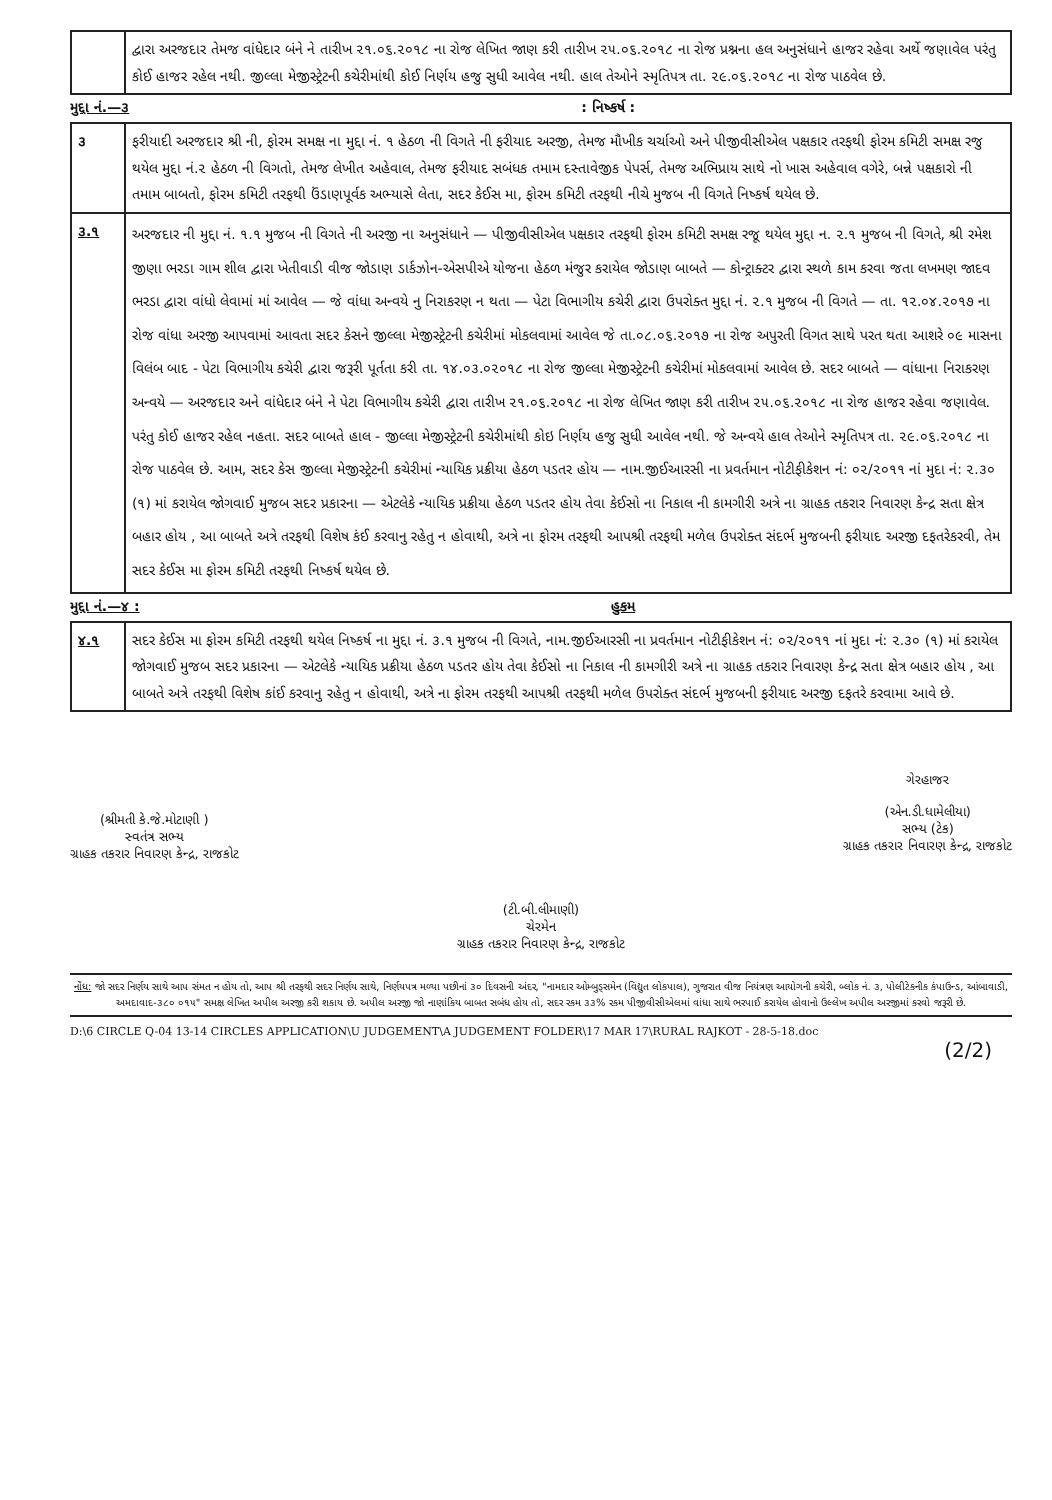| | દ્વારા અરજદાર તેમજ વાંધેદાર બંને ને તારીખ ૨૧.૦૬.૨૦૧૮ ના રોજ લેખિત જાણ કરી તારીખ ૨૫.૦૬.૨૦૧૮ ના રોજ પ્રશ્નના હલ અનુસંધાને હાજર રહેવા અર્થે જણાવેલ પરંતુ કોઈ હાજર રહેલ નથી. જીલ્લા મેજીસ્ટ્રેટની કચેરીમાંથી કોઈ નિર્ણય હજુ સુધી આવેલ નથી. હાલ તેઓને સ્મૃતિપત્ર તા. ૨૯.૦૬.૨૦૧૮ ના રોજ પાઠવેલ છે. |
મુદ્દા નં.—૩: નિષ્કર્ષ :
| ૩ | ફરીયાદી અરજદાર શ્રી ની, ફોરમ સમક્ષ ના મુદ્દા નં. ૧ હેઠળ ની વિગતે ની ફરીયાદ અરજી, તેમજ મૌખીક ચર્ચાઓ અને પીજીવીસીએલ પક્ષકાર તરફથી ફોરમ કમિટી સમક્ષ રજુ થયેલ મુદ્દા નં.૨ હેઠળ ની વિગતો, તેમજ લેખીત અહેવાલ, તેમજ ફરીયાદ સબંધક તમામ દસ્તાવેજીક પેપર્સ, તેમજ અભિપ્રાય સાથે નો ખાસ અહેવાલ વગેરે, બન્ને પક્ષકારો ની તમામ બાબતો, ફોરમ કમિટી તરફથી ઉંડાણપૂર્વક અભ્યાસે લેતા, સદર કેઈસ મા, ફોરમ કમિટી તરફથી નીચે મુજબ ની વિગતે નિષ્કર્ષ થયેલ છે. |
| ૩.૧ | અરજદાર ની મુદ્દા નં. ૧.૧ મુજબ ની વિગતે ની અરજી ના અનુસંધાને — પીજીવીસીએલ પક્ષકાર તરફથી ફોરમ કમિટી સમક્ષ રજૂ થયેલ મુદ્દા ન. ૨.૧ મુજબ ની વિગતે, શ્રી રમેશ જીણા ભરડા ગામ શીલ દ્વારા ખેતીવાડી વીજ જોડાણ ડાર્કઝોન-એસપીએ યોજના હેઠળ મંજુર કરાયેલ જોડાણ બાબતે — કોન્ટ્રાક્ટર દ્વારા સ્થળે કામ કરવા જતા લખમણ જાદવ ભરડા દ્વારા વાંધો લેવામાં માં આવેલ — જે વાંધા અન્વયે નુ નિરાકરણ ન થતા — પેટા વિભાગીય કચેરી દ્વારા ઉપરોક્ત મુદ્દા નં. ૨.૧ મુજબ ની વિગતે — તા. ૧૨.૦૪.૨૦૧૭ ના રોજ વાંધા અરજી આપવામાં આવતા સદર કેસને જીલ્લા મેજીસ્ટ્રેટની કચેરીમાં મોકલવામાં આવેલ જે તા.૦૮.૦૬.૨૦૧૭ ના રોજ અપુરતી વિગત સાથે પરત થતા આશરે ૦૯ માસના વિલંબ બાદ - પેટા વિભાગીય કચેરી દ્વારા જરૂરી પૂર્તતા કરી તા. ૧૪.૦૩.૦૨૦૧૮ ના રોજ જીલ્લા મેજીસ્ટ્રેટની કચેરીમાં મોકલવામાં આવેલ છે. સદર બાબતે — વાંધાના નિરાકરણ અન્વયે — અરજદાર અને વાંધેદાર બંને ને પેટા વિભાગીય કચેરી દ્વારા તારીખ ૨૧.૦૬.૨૦૧૮ ના રોજ લેખિત જાણ કરી તારીખ ૨૫.૦૬.૨૦૧૮ ના રોજ હાજર રહેવા જણાવેલ. પરંતુ કોઈ હાજર રહેલ નહતા. સદર બાબતે હાલ - જીલ્લા મેજીસ્ટ્રેટની કચેરીમાંથી કોઇ નિર્ણય હજુ સુધી આવેલ નથી. જે અન્વયે હાલ તેઓને સ્મૃતિપત્ર તા. ૨૯.૦૬.૨૦૧૮ ના રોજ પાઠવેલ છે. આમ, સદર કેસ જીલ્લા મેજીસ્ટ્રેટની કચેરીમાં ન્યાયિક પ્રક્રીયા હેઠળ પડતર હોય — નામ.જીઈઆરસી ના પ્રવર્તમાન નોટીફીકેશન નં: ૦૨/૨૦૧૧ નાં મુદા નં: ૨.૩૦ (૧) માં કરાયેલ જોગવાઈ મુજબ સદર પ્રકારના — એટલેકે ન્યાયિક પ્રક્રીયા હેઠળ પડતર હોય તેવા કેઈસો ના નિકાલ ની કામગીરી અત્રે ના ગ્રાહક તકરાર નિવારણ કેન્દ્ર સતા ક્ષેત્ર બહાર હોય , આ બાબતે અત્રે તરફથી વિશેષ કંઈ કરવાનુ રહેતુ ન હોવાથી, અત્રે ના ફોરમ તરફથી આપશ્રી તરફથી મળેલ ઉપરોક્ત સંદર્ભ મુજબની ફરીયાદ અરજી દફતરેકરવી, તેમ સદર કેઈસ મા ફોરમ કમિટી તરફથી નિષ્કર્ષ થયેલ છે. |
મુદ્દા નં.—૪ : હુકમ
| ૪.૧ | સદર કેઈસ મા ફોરમ કમિટી તરફથી થયેલ નિષ્કર્ષ ના મુદ્દા નં. ૩.૧ મુજબ ની વિગતે, નામ.જીઈઆરસી ના પ્રવર્તમાન નોટીફીકેશન નં: ૦૨/૨૦૧૧ નાં મુદા નં: ૨.૩૦ (૧) માં કરાયેલ જોગવાઈ મુજબ સદર પ્રકારના — એટલેકે ન્યાયિક પ્રક્રીયા હેઠળ પડતર હોય તેવા કેઈસો ના નિકાલ ની કામગીરી અત્રે ના ગ્રાહક તકરાર નિવારણ કેન્દ્ર સતા ક્ષેત્ર બહાર હોય , આ બાબતે અત્રે તરફથી વિશેષ કાંઈ કરવાનુ રહેતુ ન હોવાથી, અત્રે ના ફોરમ તરફથી આપશ્રી તરફથી મળેલ ઉપરોક્ત સંદર્ભ મુજબની ફરીયાદ અરજી દફતરે કરવામા આવે છે. |
(શ્રીમતી કે.જે.મોટાણી )
સ્વતંત્ર સભ્ય
ગ્રાહક તકરાર નિવારણ કેન્દ્ર, રાજકોટ
(ટી.બી.લીમાણી)
ચેરમેન
ગ્રાહક તકરાર નિવારણ કેન્દ્ર, રાજકોટ
ગેરહાજર
(એન.ડી.ધામેલીયા)
સભ્ય (ટેક)
ગ્રાહક તકરાર નિવારણ કેન્દ્ર, રાજકોટ
નોંધ: જો સદર નિર્ણય સાથે આપ સંમત ન હોય તો, આપ શ્રી તરફથી સદર નિર્ણય સાથે, નિર્ણયપત્ર મળ્યા પછીનાં ૩૦ દિવસની અંદર, "નામદાર ઓમ્બુડ્સમેન (વિદ્યુત લોકપાલ), ગુજરાત વીજ નિયંત્રણ આયોગની કચેરી, બ્લોક નં. ૩, પોલીટેકનીક કંપાઉન્ડ, આંબાવાડી, અમદાવાદ-૩૮૦ ૦૧૫" સમક્ષ લેખિત અપીલ અરજી કરી શકાય છે. અપીલ અરજી જો નાણાંકિય બાબત સબંધ હોય તો, સદર રકમ ૩૩% રકમ પીજીવીસીએલમાં વાંધા સાથે ભરપાઈ કરાયેલ હોવાનો ઉલ્લેખ અપીલ અરજીમાં કરવો જરૂરી છે.
D:\6 CIRCLE Q-04 13-14 CIRCLES APPLICATION\U JUDGEMENT\A JUDGEMENT FOLDER\17 MAR 17\RURAL RAJKOT - 28-5-18.doc
(2/2)